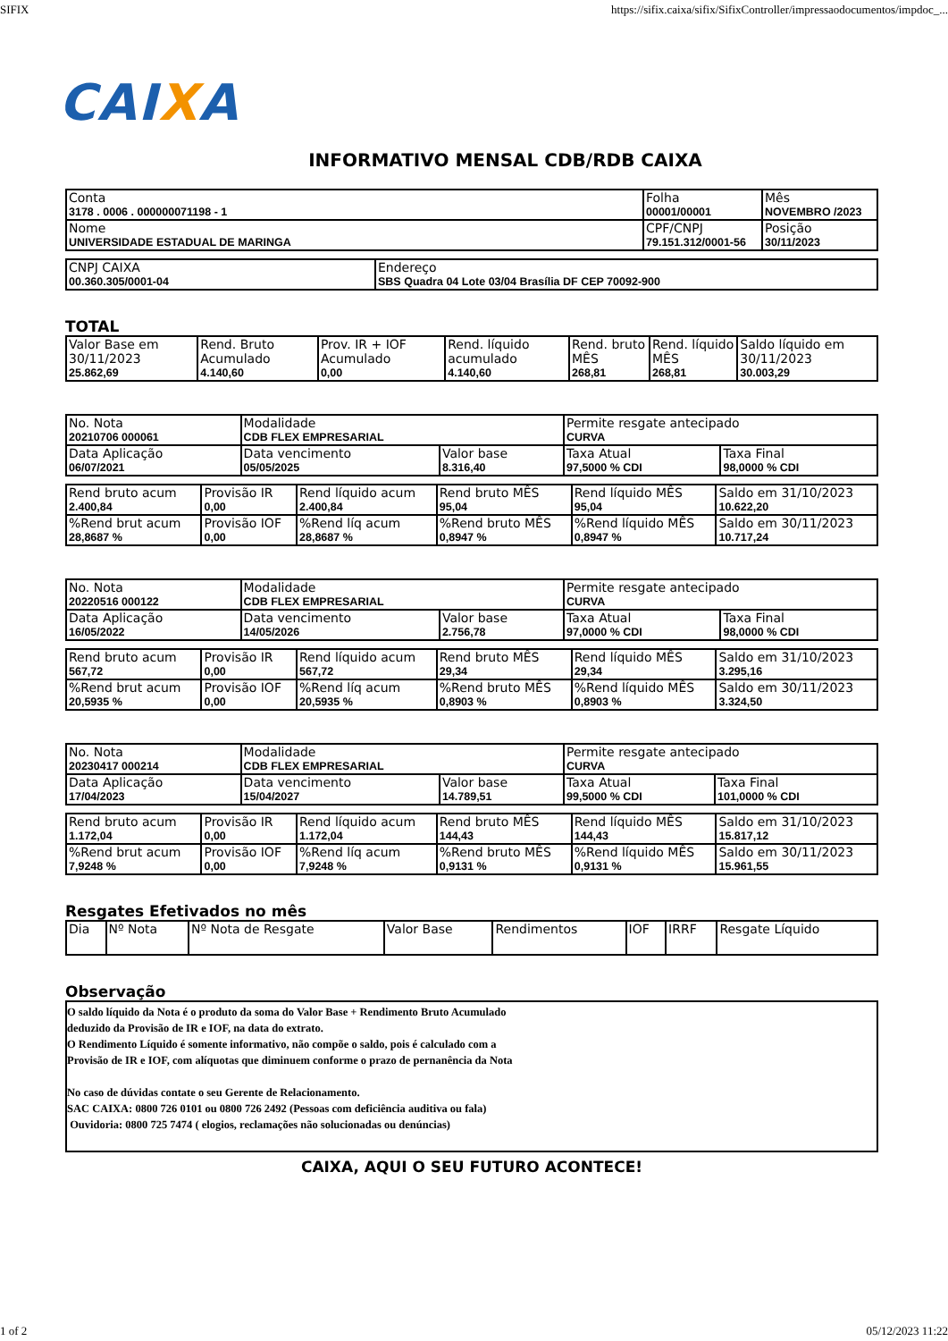SIFIX https://sifix.caixa/sifix/SifixController/impressaodocumentos/impdoc_...
CAIXA
INFORMATIVO MENSAL CDB/RDB CAIXA
| Conta 3178 . 0006 . 000000071198 - 1 | Folha 00001/00001 | Mês NOVEMBRO /2023 |
| Nome UNIVERSIDADE ESTADUAL DE MARINGA | CPF/CNPJ 79.151.312/0001-56 | Posição 30/11/2023 |
| CNPJ CAIXA 00.360.305/0001-04 | Endereço SBS Quadra 04 Lote 03/04 Brasília DF CEP 70092-900 |
TOTAL
| Valor Base em 30/11/2023 25.862,69 | Rend. Bruto Acumulado 4.140,60 | Prov. IR + IOF Acumulado 0,00 | Rend. líquido acumulado 4.140,60 | Rend. bruto MÊS 268,81 | Rend. líquido MÊS 268,81 | Saldo líquido em 30/11/2023 30.003,29 |
| No. Nota 20210706 000061 | Modalidade CDB FLEX EMPRESARIAL | | Permite resgate antecipado CURVA | |
| Data Aplicação 06/07/2021 | Data vencimento 05/05/2025 | Valor base 8.316,40 | Taxa Atual 97,5000 % CDI | Taxa Final 98,0000 % CDI |
| Rend bruto acum 2.400,84 | Provisão IR 0,00 | Rend líquido acum 2.400,84 | Rend bruto MÊS 95,04 | Rend líquido MÊS 95,04 | Saldo em 31/10/2023 10.622,20 |
| %Rend brut acum 28,8687 % | Provisão IOF 0,00 | %Rend líq acum 28,8687 % | %Rend bruto MÊS 0,8947 % | %Rend líquido MÊS 0,8947 % | Saldo em 30/11/2023 10.717,24 |
| No. Nota 20220516 000122 | Modalidade CDB FLEX EMPRESARIAL | | Permite resgate antecipado CURVA | |
| Data Aplicação 16/05/2022 | Data vencimento 14/05/2026 | Valor base 2.756,78 | Taxa Atual 97,0000 % CDI | Taxa Final 98,0000 % CDI |
| Rend bruto acum 567,72 | Provisão IR 0,00 | Rend líquido acum 567,72 | Rend bruto MÊS 29,34 | Rend líquido MÊS 29,34 | Saldo em 31/10/2023 3.295,16 |
| %Rend brut acum 20,5935 % | Provisão IOF 0,00 | %Rend líq acum 20,5935 % | %Rend bruto MÊS 0,8903 % | %Rend líquido MÊS 0,8903 % | Saldo em 30/11/2023 3.324,50 |
| No. Nota 20230417 000214 | Modalidade CDB FLEX EMPRESARIAL | | Permite resgate antecipado CURVA | |
| Data Aplicação 17/04/2023 | Data vencimento 15/04/2027 | Valor base 14.789,51 | Taxa Atual 99,5000 % CDI | Taxa Final 101,0000 % CDI |
| Rend bruto acum 1.172,04 | Provisão IR 0,00 | Rend líquido acum 1.172,04 | Rend bruto MÊS 144,43 | Rend líquido MÊS 144,43 | Saldo em 31/10/2023 15.817,12 |
| %Rend brut acum 7,9248 % | Provisão IOF 0,00 | %Rend líq acum 7,9248 % | %Rend bruto MÊS 0,9131 % | %Rend líquido MÊS 0,9131 % | Saldo em 30/11/2023 15.961,55 |
Resgates Efetivados no mês
| Dia | Nº Nota | Nº Nota de Resgate | Valor Base | Rendimentos | IOF | IRRF | Resgate Líquido |
Observação
O saldo líquido da Nota é o produto da soma do Valor Base + Rendimento Bruto Acumulado
deduzido da Provisão de IR e IOF, na data do extrato.
O Rendimento Líquido é somente informativo, não compõe o saldo, pois é calculado com a
Provisão de IR e IOF, com alíquotas que diminuem conforme o prazo de pernanência da Nota
No caso de dúvidas contate o seu Gerente de Relacionamento.
SAC CAIXA: 0800 726 0101 ou 0800 726 2492 (Pessoas com deficiência auditiva ou fala)
Ouvidoria: 0800 725 7474 ( elogios, reclamações não solucionadas ou denúncias)
CAIXA, AQUI O SEU FUTURO ACONTECE!
1 of 2 05/12/2023 11:22